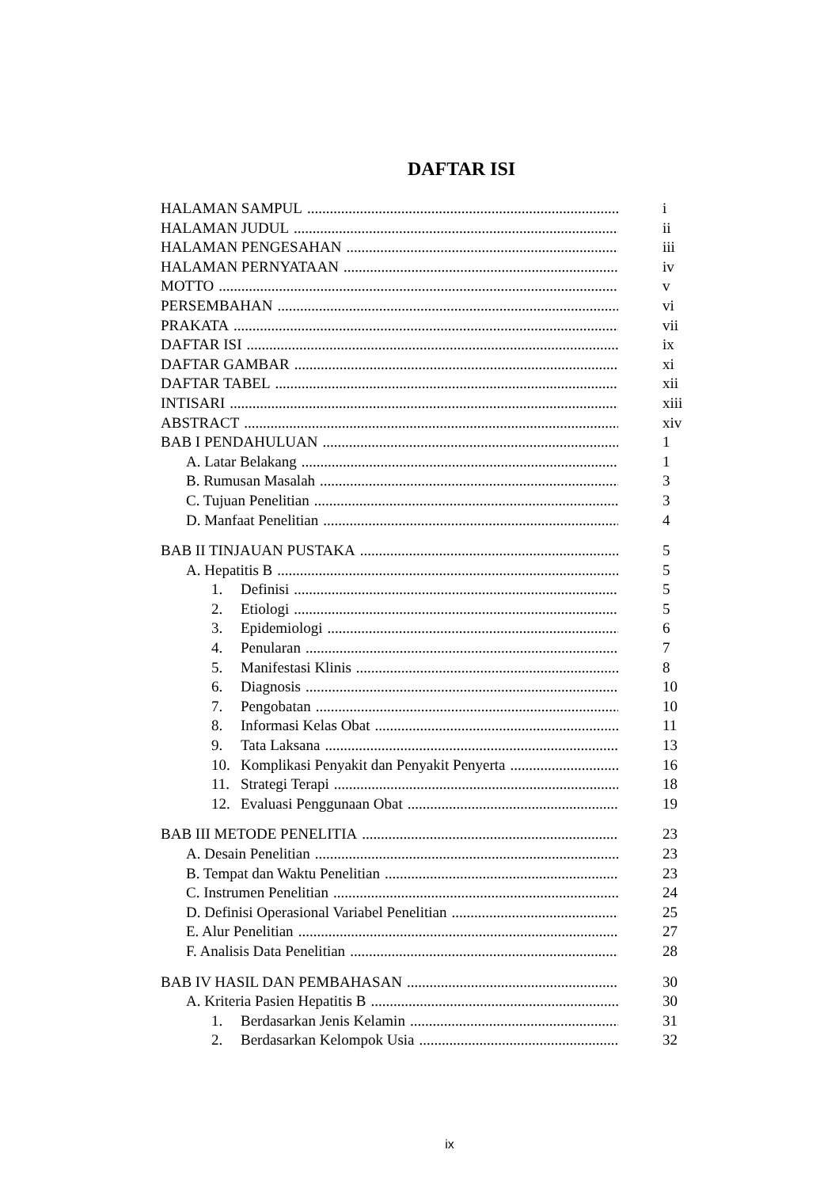DAFTAR ISI
HALAMAN SAMPUL i
HALAMAN JUDUL ii
HALAMAN PENGESAHAN iii
HALAMAN PERNYATAAN iv
MOTTO v
PERSEMBAHAN vi
PRAKATA vii
DAFTAR ISI ix
DAFTAR GAMBAR xi
DAFTAR TABEL xii
INTISARI xiii
ABSTRACT xiv
BAB I PENDAHULUAN 1
A. Latar Belakang 1
B. Rumusan Masalah 3
C. Tujuan Penelitian 3
D. Manfaat Penelitian 4
BAB II TINJAUAN PUSTAKA 5
A. Hepatitis B 5
1. Definisi 5
2. Etiologi 5
3. Epidemiologi 6
4. Penularan 7
5. Manifestasi Klinis 8
6. Diagnosis 10
7. Pengobatan 10
8. Informasi Kelas Obat 11
9. Tata Laksana 13
10. Komplikasi Penyakit dan Penyakit Penyerta 16
11. Strategi Terapi 18
12. Evaluasi Penggunaan Obat 19
BAB III METODE PENELITIA 23
A. Desain Penelitian 23
B. Tempat dan Waktu Penelitian 23
C. Instrumen Penelitian 24
D. Definisi Operasional Variabel Penelitian 25
E. Alur Penelitian 27
F. Analisis Data Penelitian 28
BAB IV HASIL DAN PEMBAHASAN 30
A. Kriteria Pasien Hepatitis B 30
1. Berdasarkan Jenis Kelamin 31
2. Berdasarkan Kelompok Usia 32
ix